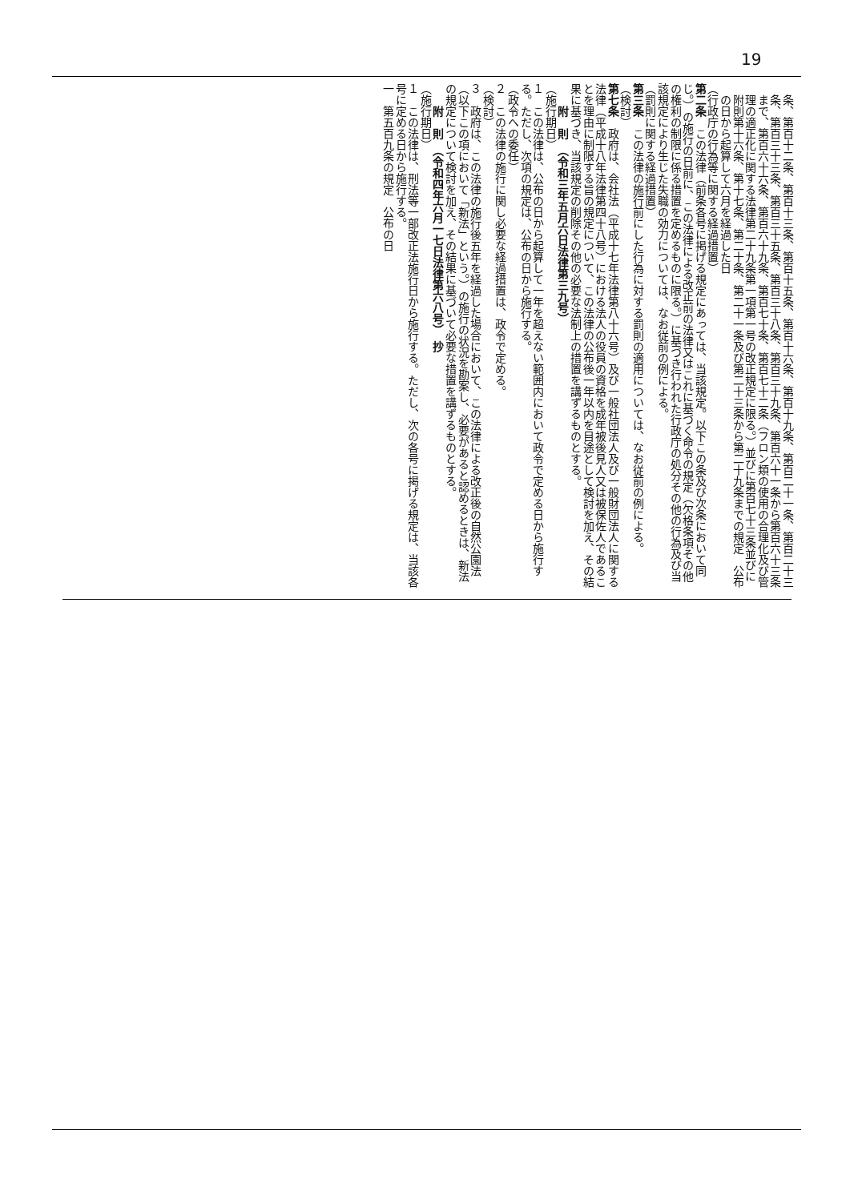19
条、第百十二条、第百十三条、第百十五条、第百十六条、第百十九条、第百二十一条、第百二十三条、第百三十三条、第百三十五条、第百三十八条、第百三十九条、第百六十一条から第百六十三条まで、第百六十六条、第百六十九条、第百七十条、第百七十二条（フロン類の使用の合理化及び管理の適正化に関する法律第二十九条第一項第一号の改正規定に限る。）並びに第百七十三条並びに附則第十六条、第十七条、第二十条、第二十一条及び第二十三条から第二十九条までの規定　公布の日から起算して六月を経過した日
（行政庁の行為等に関する経過措置）
第二条　この法律（前条各号に掲げる規定にあっては、当該規定。以下この条及び次条において同じ。）の施行の日前に、この法律による改正前の法律又はこれに基づく命令の規定（欠格条項その他の権利の制限に係る措置を定めるものに限る。）に基づき行われた行政庁の処分その他の行為及び当該規定により生じた失職の効力については、なお従前の例による。
（罰則に関する経過措置）
第三条　この法律の施行前にした行為に対する罰則の適用については、なお従前の例による。
（検討）
第七条　政府は、会社法（平成十七年法律第八十六号）及び一般社団法人及び一般財団法人に関する法律（平成十八年法律第四十八号）における法人の役員の資格を成年被後見人又は被保佐人であることを理由に制限する旨の規定について、この法律の公布後一年以内を目途として検討を加え、その結果に基づき、当該規定の削除その他の必要な法制上の措置を講ずるものとする。
附　則　（令和三年五月六日法律第三九号）
（施行期日）
１　この法律は、公布の日から起算して一年を超えない範囲内において政令で定める日から施行する。ただし、次項の規定は、公布の日から施行する。
（政令への委任）
２　この法律の施行に関し必要な経過措置は、政令で定める。
（検討）
３　政府は、この法律の施行後五年を経過した場合において、この法律による改正後の自然公園法（以下この項において「新法」という。）の施行の状況を勘案し、必要があると認めるときは、新法の規定について検討を加え、その結果に基づいて必要な措置を講ずるものとする。
附　則　（令和四年六月一七日法律第六八号）　抄
（施行期日）
１　この法律は、刑法等一部改正法施行日から施行する。ただし、次の各号に掲げる規定は、当該各号に定める日から施行する。
一　第五百九条の規定　公布の日